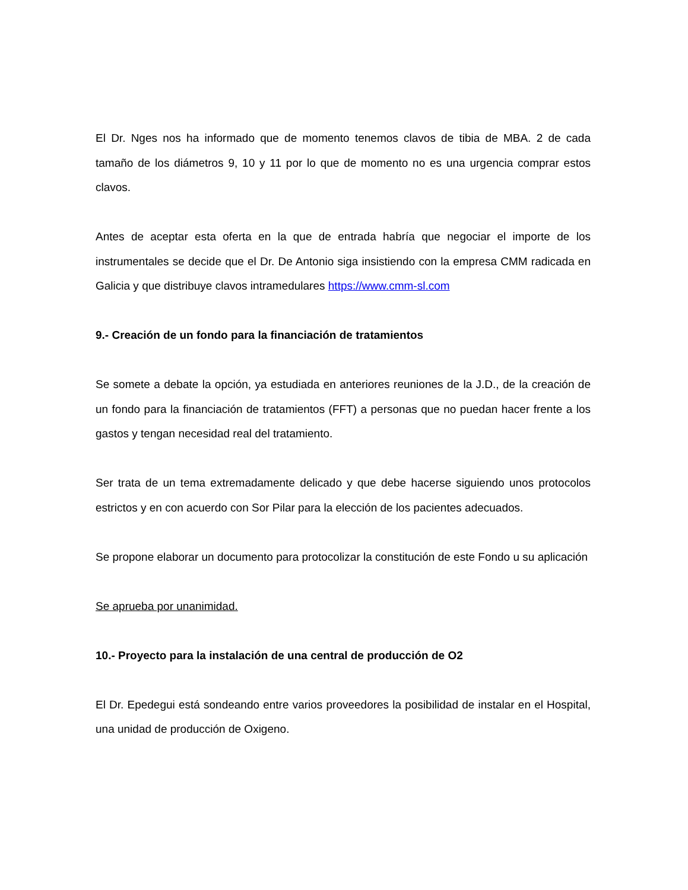El Dr. Nges nos ha informado que de momento tenemos clavos de tibia de MBA. 2 de cada tamaño de los diámetros 9, 10 y 11 por lo que de momento no es una urgencia comprar estos clavos.
Antes de aceptar esta oferta en la que de entrada habría que negociar el importe de los instrumentales se decide que el Dr. De Antonio siga insistiendo con la empresa CMM radicada en Galicia y que distribuye clavos intramedulares https://www.cmm-sl.com
9.- Creación de un fondo para la financiación de tratamientos
Se somete a debate la opción, ya estudiada en anteriores reuniones de la J.D., de la creación de un fondo para la financiación de tratamientos (FFT) a personas que no puedan hacer frente a los gastos y tengan necesidad real del tratamiento.
Ser trata de un tema extremadamente delicado y que debe hacerse siguiendo unos protocolos estrictos y en con acuerdo con Sor Pilar para la elección de los pacientes adecuados.
Se propone elaborar un documento para protocolizar la constitución de este Fondo u su aplicación
Se aprueba por unanimidad.
10.- Proyecto para la instalación de una central de producción de O2
El Dr. Epedegui está sondeando entre varios proveedores la posibilidad de instalar en el Hospital, una unidad de producción de Oxigeno.